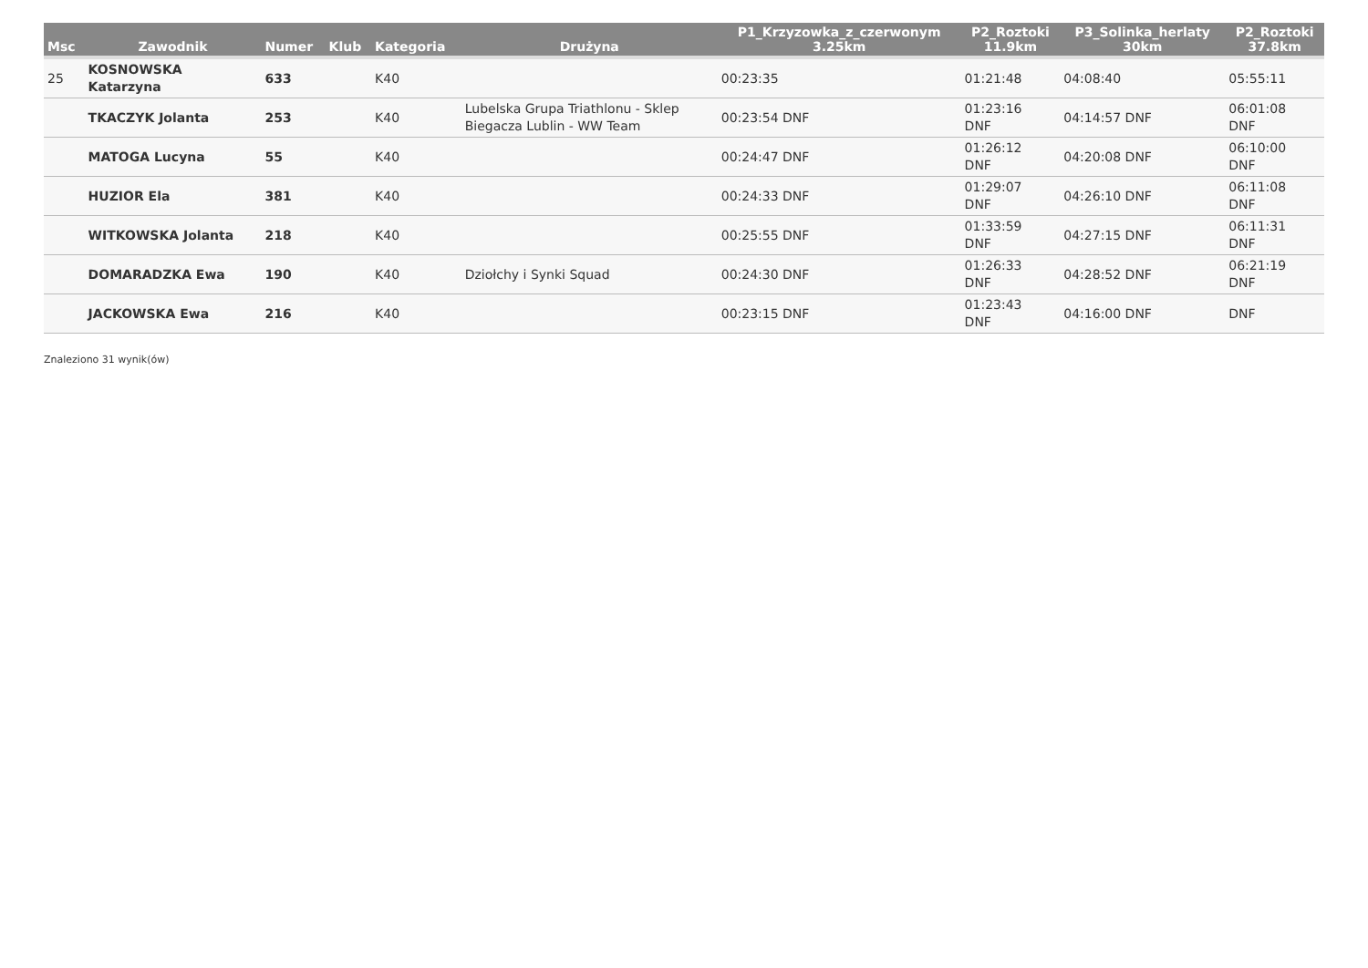| Msc | Zawodnik | Numer | Klub | Kategoria | Drużyna | P1_Krzyzowka_z_czerwonym 3.25km | P2_Roztoki 11.9km | P3_Solinka_herlaty 30km | P2_Roztoki 37.8km |
| --- | --- | --- | --- | --- | --- | --- | --- | --- | --- |
| 25 | KOSNOWSKA Katarzyna | 633 | | K40 | | 00:23:35 | 01:21:48 | 04:08:40 | 05:55:11 |
| | TKACZYK Jolanta | 253 | | K40 | Lubelska Grupa Triathlonu - Sklep Biegacza Lublin - WW Team | 00:23:54 DNF | 01:23:16 DNF | 04:14:57 DNF | 06:01:08 DNF |
| | MATOGA Lucyna | 55 | | K40 | | 00:24:47 DNF | 01:26:12 DNF | 04:20:08 DNF | 06:10:00 DNF |
| | HUZIOR Ela | 381 | | K40 | | 00:24:33 DNF | 01:29:07 DNF | 04:26:10 DNF | 06:11:08 DNF |
| | WITKOWSKA Jolanta | 218 | | K40 | | 00:25:55 DNF | 01:33:59 DNF | 04:27:15 DNF | 06:11:31 DNF |
| | DOMARADZKA Ewa | 190 | | K40 | Dziołchy i Synki Squad | 00:24:30 DNF | 01:26:33 DNF | 04:28:52 DNF | 06:21:19 DNF |
| | JACKOWSKA Ewa | 216 | | K40 | | 00:23:15 DNF | 01:23:43 DNF | 04:16:00 DNF | DNF |
Znaleziono 31 wynik(ów)